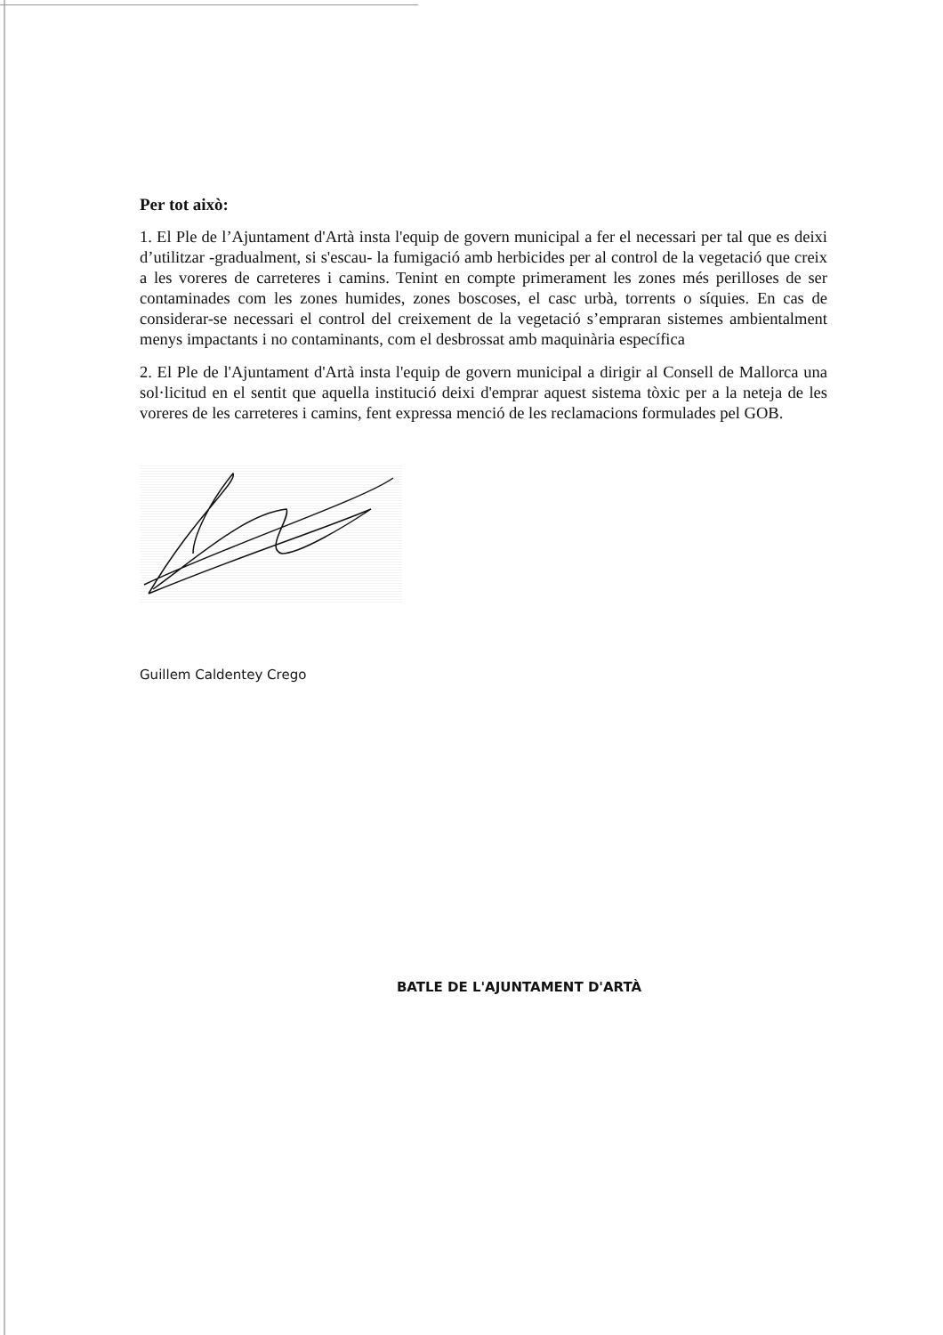Per tot això:
1. El Ple de l’Ajuntament d'Artà insta l'equip de govern municipal a fer el necessari per tal que es deixi d’utilitzar -gradualment, si s'escau- la fumigació amb herbicides per al control de la vegetació que creix a les voreres de carreteres i camins. Tenint en compte primerament les zones més perilloses de ser contaminades com les zones humides, zones boscoses, el casc urbà, torrents o síquies. En cas de considerar-se necessari el control del creixement de la vegetació s’empraran sistemes ambientalment menys impactants i no contaminants, com el desbrossat amb maquinària específica
2. El Ple de l'Ajuntament d'Artà insta l'equip de govern municipal a dirigir al Consell de Mallorca una sol·licitud en el sentit que aquella institució deixi d'emprar aquest sistema tòxic per a la neteja de les voreres de les carreteres i camins, fent expressa menció de les reclamacions formulades pel GOB.
Guillem Caldentey Crego
BATLE DE L'AJUNTAMENT D'ARTÀ